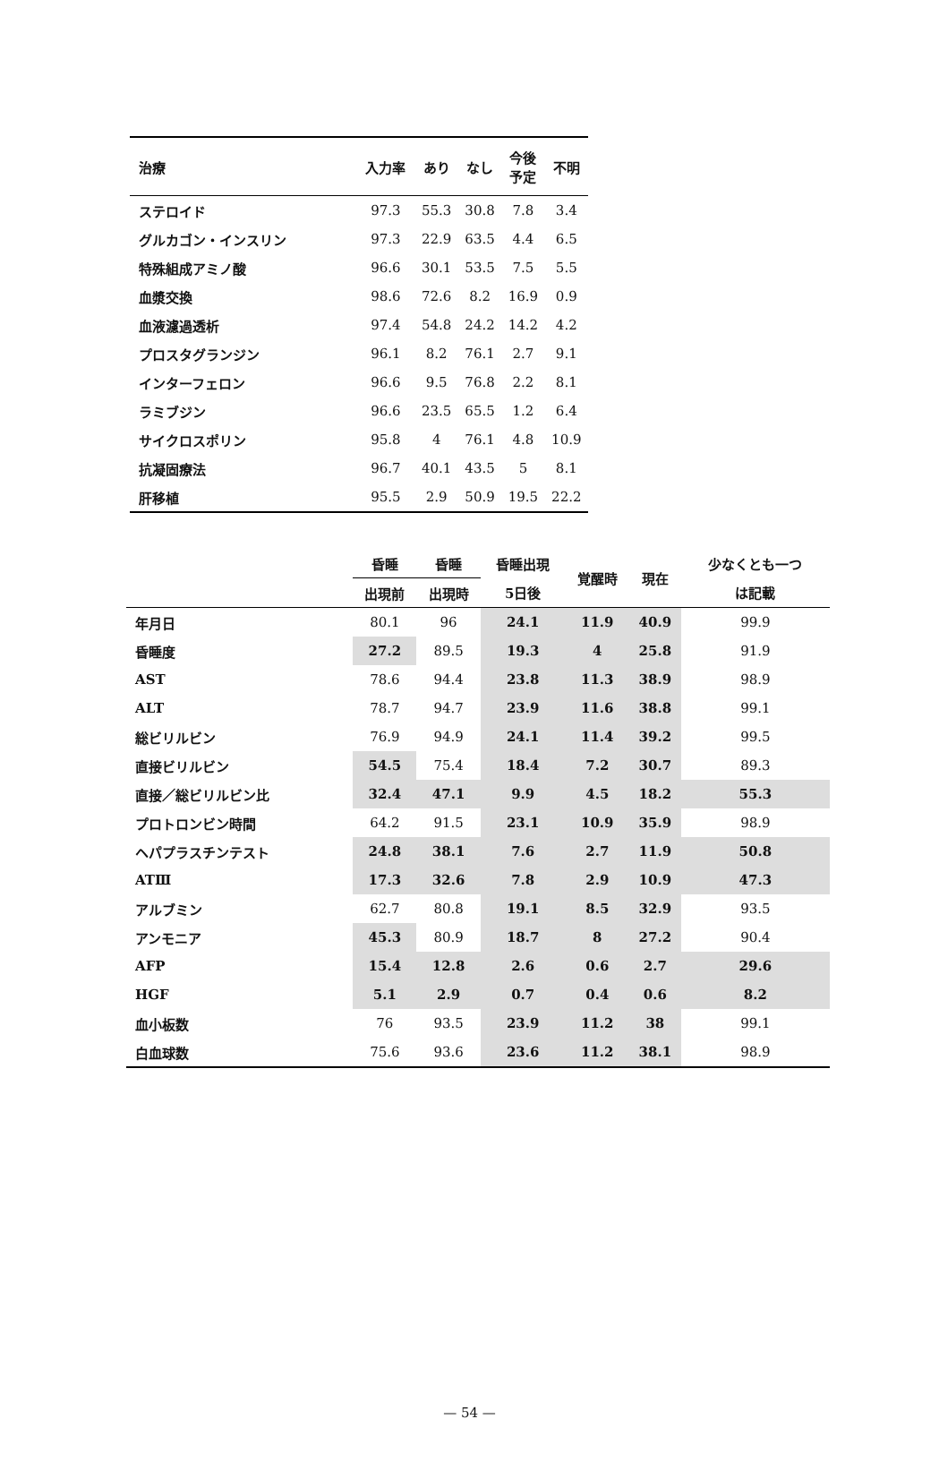| 治療 | 入力率 | あり | なし | 今後 予定 | 不明 |
| --- | --- | --- | --- | --- | --- |
| ステロイド | 97.3 | 55.3 | 30.8 | 7.8 | 3.4 |
| グルカゴン・インスリン | 97.3 | 22.9 | 63.5 | 4.4 | 6.5 |
| 特殊組成アミノ酸 | 96.6 | 30.1 | 53.5 | 7.5 | 5.5 |
| 血漿交換 | 98.6 | 72.6 | 8.2 | 16.9 | 0.9 |
| 血液濾過透析 | 97.4 | 54.8 | 24.2 | 14.2 | 4.2 |
| プロスタグランジン | 96.1 | 8.2 | 76.1 | 2.7 | 9.1 |
| インターフェロン | 96.6 | 9.5 | 76.8 | 2.2 | 8.1 |
| ラミブジン | 96.6 | 23.5 | 65.5 | 1.2 | 6.4 |
| サイクロスポリン | 95.8 | 4 | 76.1 | 4.8 | 10.9 |
| 抗凝固療法 | 96.7 | 40.1 | 43.5 | 5 | 8.1 |
| 肝移植 | 95.5 | 2.9 | 50.9 | 19.5 | 22.2 |
| | 昏睡 | 昏睡 | 昏睡出現 | 覚醒時 | 現在 | 少なくとも一つ |
| --- | --- | --- | --- | --- | --- | --- |
| | 出現前 | 出現時 | 5日後 | | | は記載 |
| 年月日 | 80.1 | 96 | 24.1 | 11.9 | 40.9 | 99.9 |
| 昏睡度 | 27.2 | 89.5 | 19.3 | 4 | 25.8 | 91.9 |
| AST | 78.6 | 94.4 | 23.8 | 11.3 | 38.9 | 98.9 |
| ALT | 78.7 | 94.7 | 23.9 | 11.6 | 38.8 | 99.1 |
| 総ビリルビン | 76.9 | 94.9 | 24.1 | 11.4 | 39.2 | 99.5 |
| 直接ビリルビン | 54.5 | 75.4 | 18.4 | 7.2 | 30.7 | 89.3 |
| 直接／総ビリルビン比 | 32.4 | 47.1 | 9.9 | 4.5 | 18.2 | 55.3 |
| プロトロンビン時間 | 64.2 | 91.5 | 23.1 | 10.9 | 35.9 | 98.9 |
| ヘパプラスチンテスト | 24.8 | 38.1 | 7.6 | 2.7 | 11.9 | 50.8 |
| ATⅢ | 17.3 | 32.6 | 7.8 | 2.9 | 10.9 | 47.3 |
| アルブミン | 62.7 | 80.8 | 19.1 | 8.5 | 32.9 | 93.5 |
| アンモニア | 45.3 | 80.9 | 18.7 | 8 | 27.2 | 90.4 |
| AFP | 15.4 | 12.8 | 2.6 | 0.6 | 2.7 | 29.6 |
| HGF | 5.1 | 2.9 | 0.7 | 0.4 | 0.6 | 8.2 |
| 血小板数 | 76 | 93.5 | 23.9 | 11.2 | 38 | 99.1 |
| 白血球数 | 75.6 | 93.6 | 23.6 | 11.2 | 38.1 | 98.9 |
— 54 —